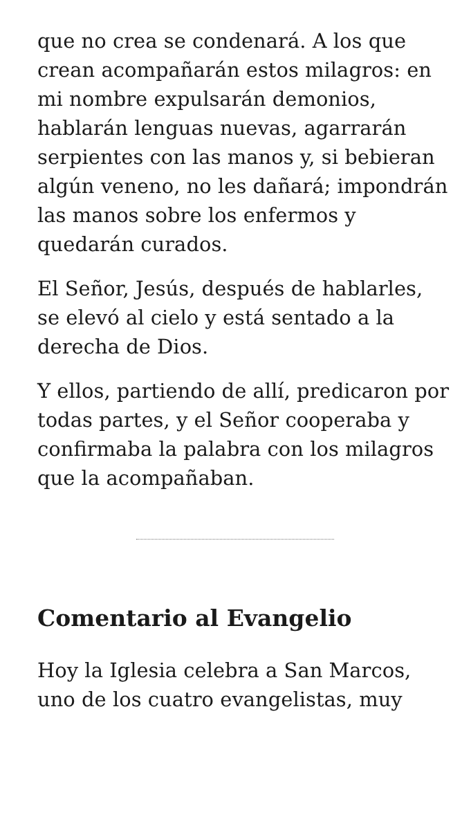que no crea se condenará. A los que crean acompañarán estos milagros: en mi nombre expulsarán demonios, hablarán lenguas nuevas, agarrarán serpientes con las manos y, si bebieran algún veneno, no les dañará; impondrán las manos sobre los enfermos y quedarán curados.
El Señor, Jesús, después de hablarles, se elevó al cielo y está sentado a la derecha de Dios.
Y ellos, partiendo de allí, predicaron por todas partes, y el Señor cooperaba y confirmaba la palabra con los milagros que la acompañaban.
Comentario al Evangelio
Hoy la Iglesia celebra a San Marcos, uno de los cuatro evangelistas, muy